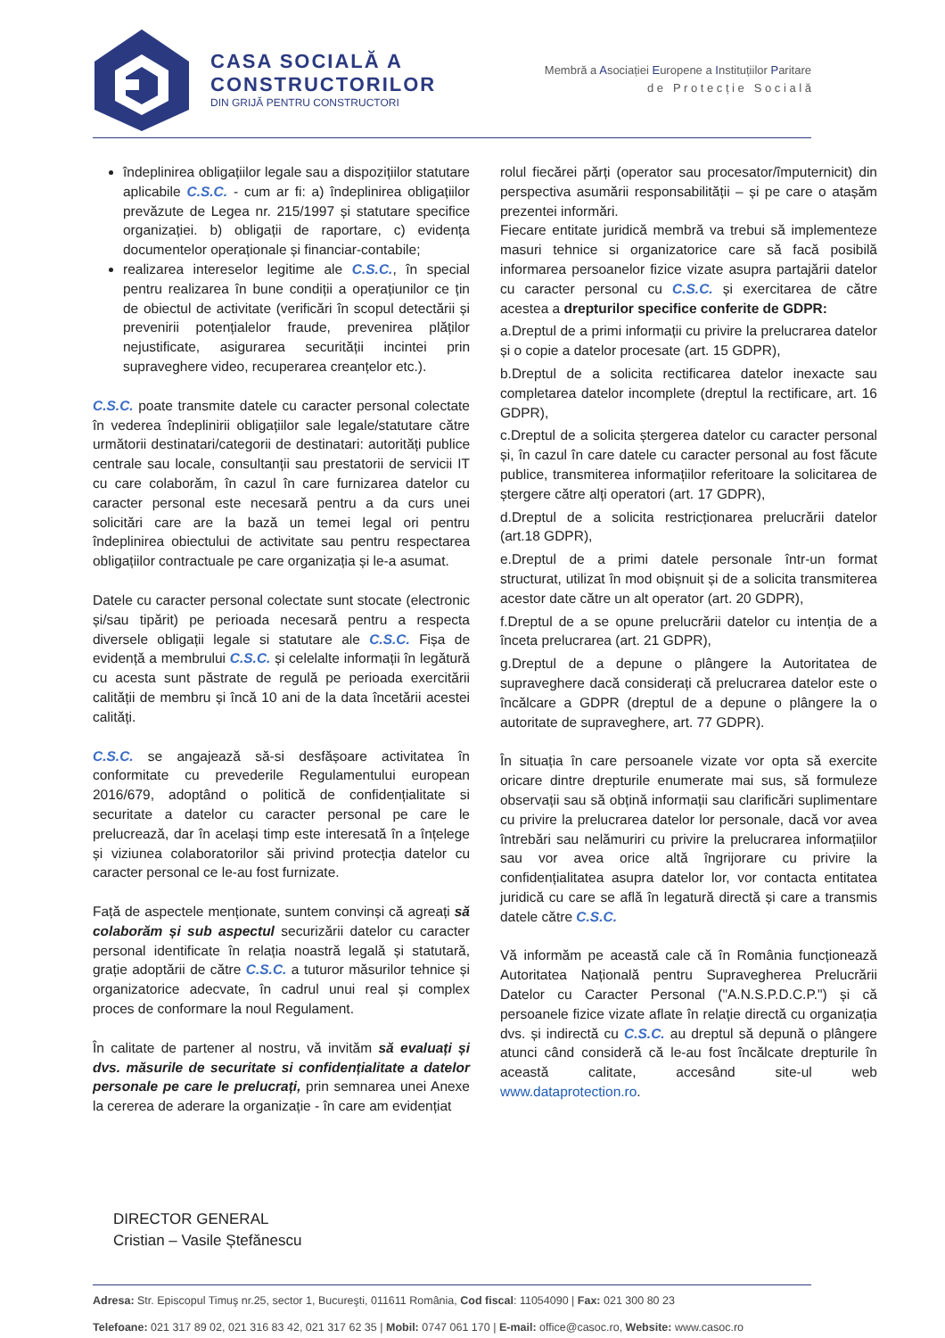CASA SOCIALĂ A
CONSTRUCTORILOR
DIN GRIJĂ PENTRU CONSTRUCTORI
Membră a Asociației Europene a Instituțiilor Paritare
d e P r o t e c ț i e S o c i a l ă
îndeplinirea obligațiilor legale sau a dispozițiilor statutare aplicabile C.S.C. - cum ar fi: a) îndeplinirea obligațiilor prevăzute de Legea nr. 215/1997 și statutare specifice organizației. b) obligații de raportare, c) evidența documentelor operaționale și financiar-contabile;
realizarea intereselor legitime ale C.S.C., în special pentru realizarea în bune condiții a operațiunilor ce țin de obiectul de activitate (verificări în scopul detectării și prevenirii potențialelor fraude, prevenirea plăților nejustificate, asigurarea securității incintei prin supraveghere video, recuperarea creanțelor etc.).
C.S.C. poate transmite datele cu caracter personal colectate în vederea îndeplinirii obligațiilor sale legale/statutare către următorii destinatari/categorii de destinatari: autorități publice centrale sau locale, consultanții sau prestatorii de servicii IT cu care colaborăm, în cazul în care furnizarea datelor cu caracter personal este necesară pentru a da curs unei solicitări care are la bază un temei legal ori pentru îndeplinirea obiectului de activitate sau pentru respectarea obligațiilor contractuale pe care organizația și le-a asumat.
Datele cu caracter personal colectate sunt stocate (electronic și/sau tipărit) pe perioada necesară pentru a respecta diversele obligații legale si statutare ale C.S.C. Fișa de evidență a membrului C.S.C. și celelalte informații în legătură cu acesta sunt păstrate de regulă pe perioada exercitării calității de membru și încă 10 ani de la data încetării acestei calități.
C.S.C. se angajează să-si desfășoare activitatea în conformitate cu prevederile Regulamentului european 2016/679, adoptând o politică de confidențialitate si securitate a datelor cu caracter personal pe care le prelucrează, dar în același timp este interesată în a înțelege și viziunea colaboratorilor săi privind protecția datelor cu caracter personal ce le-au fost furnizate.
Față de aspectele menționate, suntem convinși că agreați să colaborăm și sub aspectul securizării datelor cu caracter personal identificate în relația noastră legală și statutară, grație adoptării de către C.S.C. a tuturor măsurilor tehnice și organizatorice adecvate, în cadrul unui real și complex proces de conformare la noul Regulament.
În calitate de partener al nostru, vă invităm să evaluați și dvs. măsurile de securitate si confidențialitate a datelor personale pe care le prelucrați, prin semnarea unei Anexe la cererea de aderare la organizație - în care am evidențiat
rolul fiecărei părți (operator sau procesator/împuternicit) din perspectiva asumării responsabilității – și pe care o atașăm prezentei informări.
Fiecare entitate juridică membră va trebui să implementeze masuri tehnice si organizatorice care să facă posibilă informarea persoanelor fizice vizate asupra partajării datelor cu caracter personal cu C.S.C. și exercitarea de către acestea a drepturilor specifice conferite de GDPR:
a.Dreptul de a primi informații cu privire la prelucrarea datelor și o copie a datelor procesate (art. 15 GDPR),
b.Dreptul de a solicita rectificarea datelor inexacte sau completarea datelor incomplete (dreptul la rectificare, art. 16 GDPR),
c.Dreptul de a solicita ștergerea datelor cu caracter personal și, în cazul în care datele cu caracter personal au fost făcute publice, transmiterea informațiilor referitoare la solicitarea de ștergere către alți operatori (art. 17 GDPR),
d.Dreptul de a solicita restricționarea prelucrării datelor (art.18 GDPR),
e.Dreptul de a primi datele personale într-un format structurat, utilizat în mod obișnuit și de a solicita transmiterea acestor date către un alt operator (art. 20 GDPR),
f.Dreptul de a se opune prelucrării datelor cu intenția de a înceta prelucrarea (art. 21 GDPR),
g.Dreptul de a depune o plângere la Autoritatea de supraveghere dacă considerați că prelucrarea datelor este o încălcare a GDPR (dreptul de a depune o plângere la o autoritate de supraveghere, art. 77 GDPR).
În situația în care persoanele vizate vor opta să exercite oricare dintre drepturile enumerate mai sus, să formuleze observații sau să obțină informații sau clarificări suplimentare cu privire la prelucrarea datelor lor personale, dacă vor avea întrebări sau nelămuriri cu privire la prelucrarea informațiilor sau vor avea orice altă îngrijorare cu privire la confidențialitatea asupra datelor lor, vor contacta entitatea juridică cu care se află în legatură directă și care a transmis datele către C.S.C.
Vă informăm pe această cale că în România funcționează Autoritatea Națională pentru Supravegherea Prelucrării Datelor cu Caracter Personal ("A.N.S.P.D.C.P.") și că persoanele fizice vizate aflate în relație directă cu organizația dvs. și indirectă cu C.S.C. au dreptul să depună o plângere atunci când consideră că le-au fost încălcate drepturile în această calitate, accesând site-ul web www.dataprotection.ro.
DIRECTOR GENERAL
Cristian – Vasile Ștefănescu
Adresa: Str. Episcopul Timuş nr.25, sector 1, Bucureşti, 011611 România, Cod fiscal: 11054090 | Fax: 021 300 80 23
Telefoane: 021 317 89 02, 021 316 83 42, 021 317 62 35 | Mobil: 0747 061 170 | E-mail: office@casoc.ro, Website: www.casoc.ro